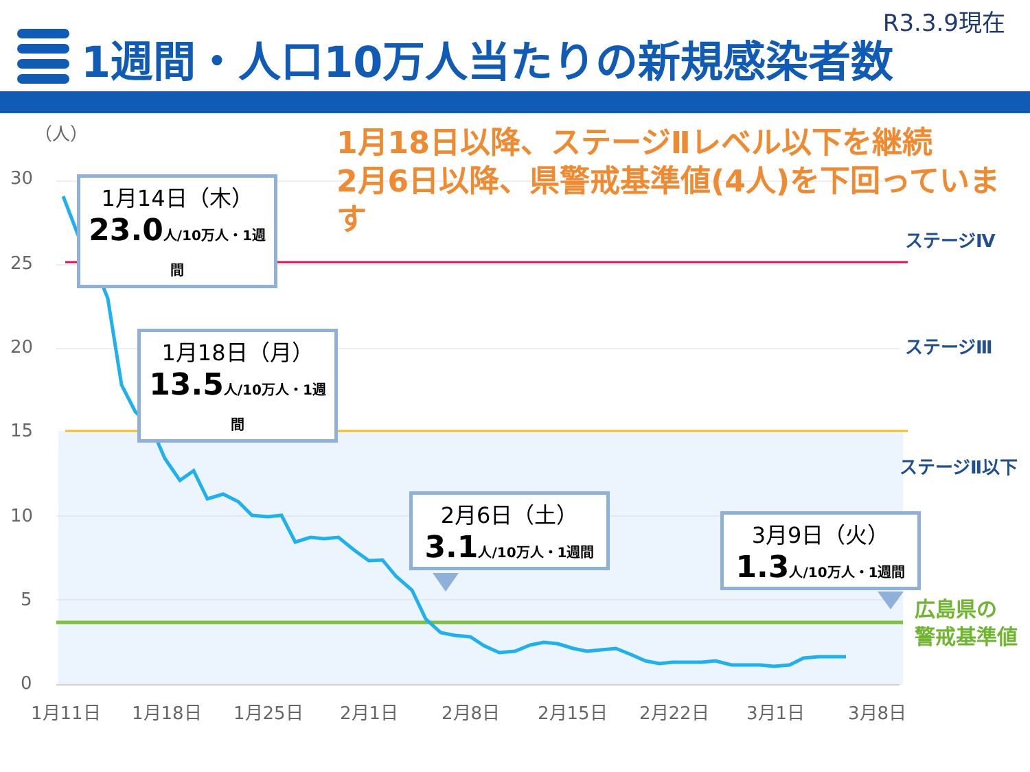R3.3.9現在
1週間・人口10万人当たりの新規感染者数
（人）
30
25
20
15
10
5
0
1月11日
1月18日
1月25日
2月1日
2月8日
2月15日
2月22日
3月1日
3月8日
1月18日以降、ステージⅡレベル以下を継続
2月6日以降、県警戒基準値(4人)を下回っています
1月14日（木）
23.0人/10万人・1週間
1月18日（月）
13.5人/10万人・1週間
2月6日（土）
3.1人/10万人・1週間
3月9日（火）
1.3人/10万人・1週間
ステージⅣ
ステージⅢ
ステージⅡ以下
広島県の
警戒基準値